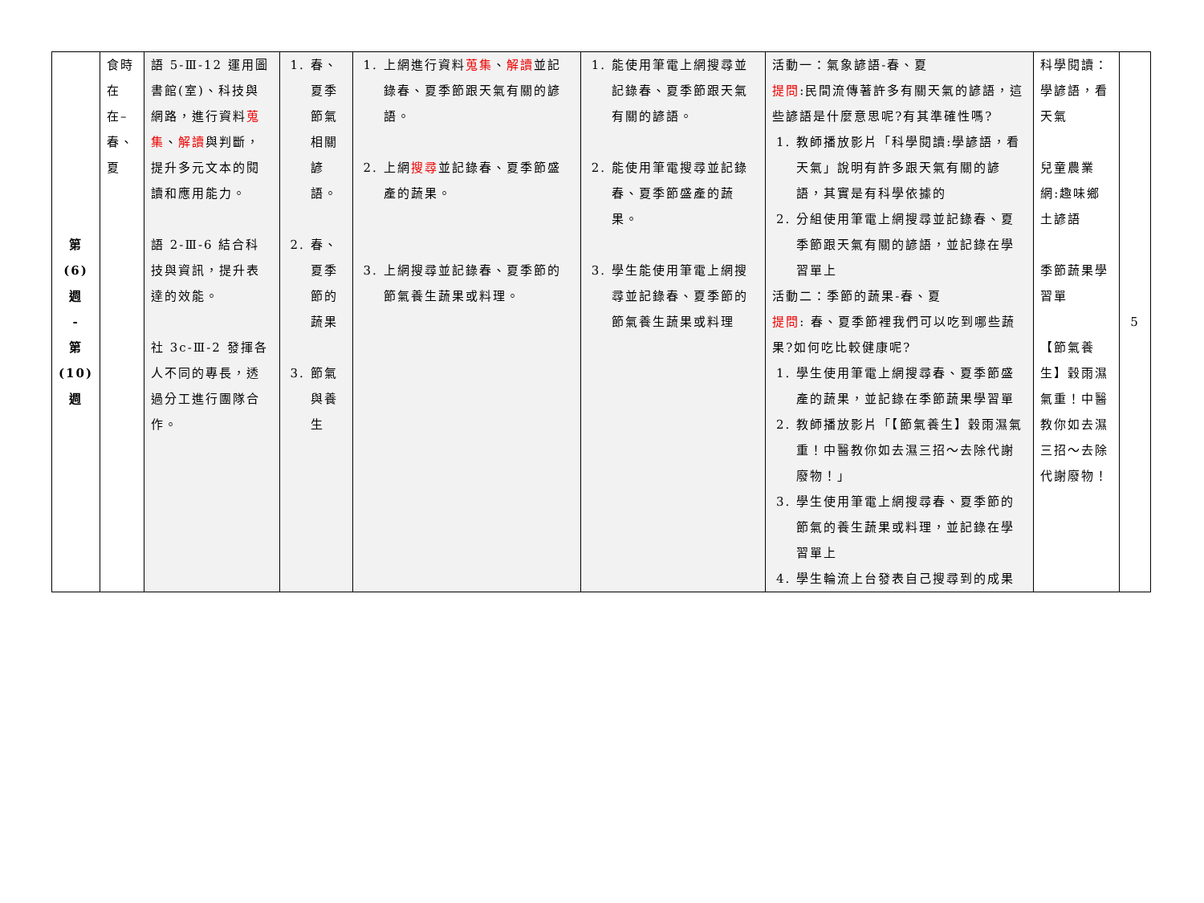| 第 (6) 週 - 第 (10) 週 | 食時在在– 春、夏 | 語 5-Ⅲ-12 運用圖書館(室)、科技與網路，進行資料 蒐集 、 解讀 與判斷，提升多元文本的閱讀和應用能力。 語 2-Ⅲ-6 結合科技與資訊，提升表達的效能。 社 3c-Ⅲ-2 發揮各人不同的專長，透過分工進行團隊合作。 | 1. 春、夏季節氣相關諺語。 2. 春、夏季節的蔬果 3. 節氣與養生 | 1. 上網進行資料 蒐集 、 解讀 並記錄春、夏季節跟天氣有關的諺語。 2. 上網 搜尋 並記錄春、夏季節盛產的蔬果。 3. 上網搜尋並記錄春、夏季節的節氣養生蔬果或料理。 | 1. 能使用筆電上網搜尋並記錄春、夏季節跟天氣有關的諺語。 2. 能使用筆電搜尋並記錄春、夏季節盛產的蔬果。 3. 學生能使用筆電上網搜尋並記錄春、夏季節的節氣養生蔬果或料理 | 活動一：氣象諺語-春、夏 提問 :民間流傳著許多有關天氣的諺語，這些諺語是什麼意思呢?有其準確性嗎? 1. 教師播放影片「科學閱讀:學諺語，看天氣」說明有許多跟天氣有關的諺語，其實是有科學依據的 2. 分組使用筆電上網搜尋並記錄春、夏季節跟天氣有關的諺語，並記錄在學習單上 活動二：季節的蔬果-春、夏 提問 : 春、夏季節裡我們可以吃到哪些蔬果?如何吃比較健康呢? 1. 學生使用筆電上網搜尋春、夏季節盛產的蔬果，並記錄在季節蔬果學習單 2. 教師播放影片「【節氣養生】穀雨濕氣重！中醫教你如去濕三招～去除代謝廢物！」 3. 學生使用筆電上網搜尋春、夏季節的節氣的養生蔬果或料理，並記錄在學習單上 4. 學生輪流上台發表自己搜尋到的成果 | 科學閱讀：學諺語，看天氣 兒童農業網:趣味鄉土諺語 季節蔬果學習單 【節氣養生】穀雨濕氣重！中醫教你如去濕三招～去除代謝廢物！ | 5 |